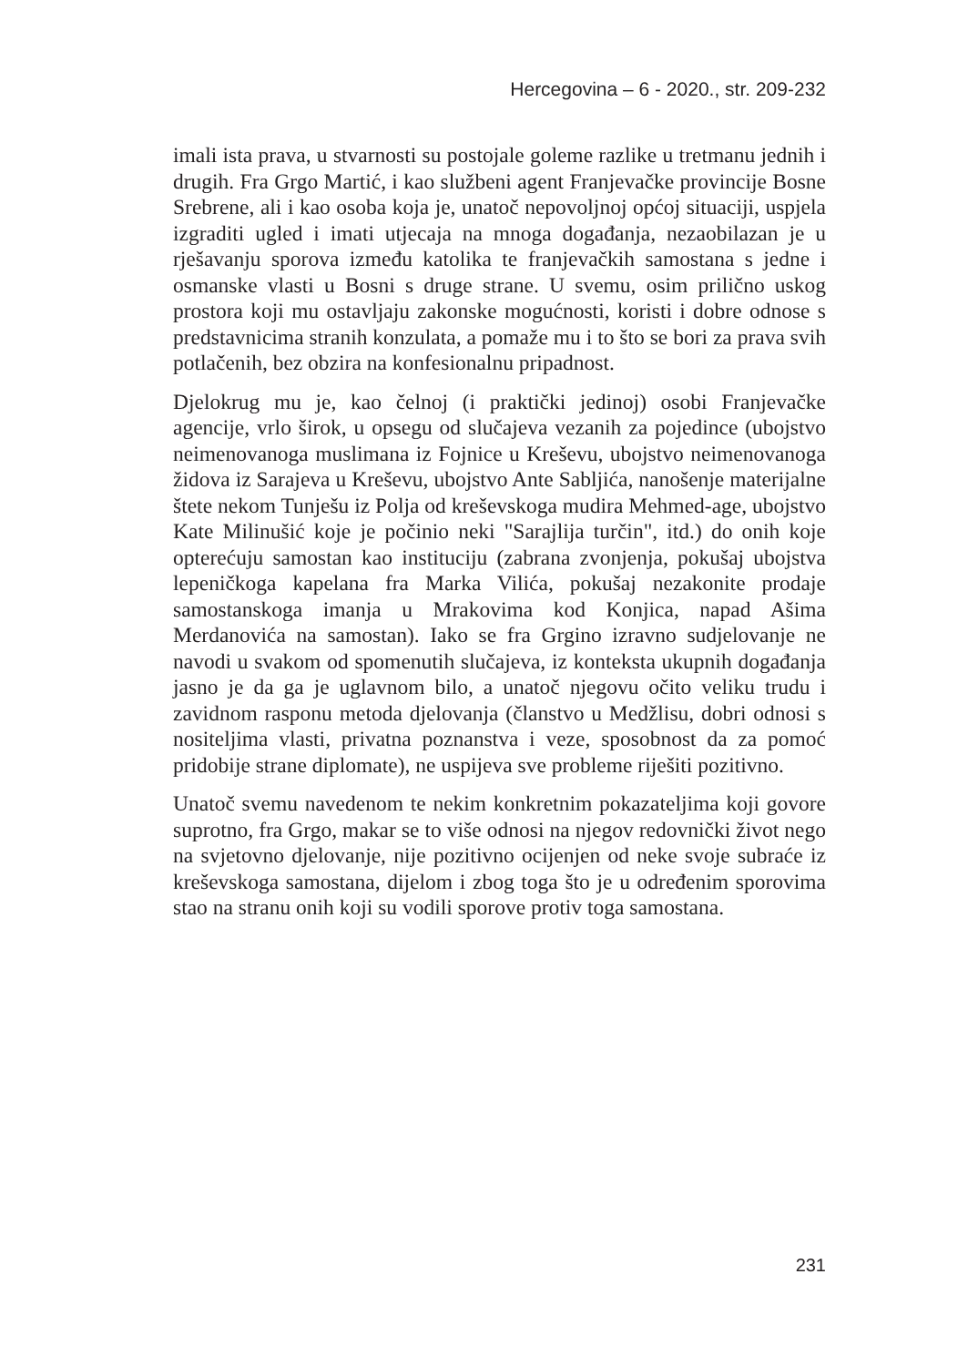Hercegovina – 6 - 2020., str. 209-232
imali ista prava, u stvarnosti su postojale goleme razlike u tretmanu jednih i drugih. Fra Grgo Martić, i kao službeni agent Franjevačke provincije Bosne Srebrene, ali i kao osoba koja je, unatoč nepovoljnoj općoj situaciji, uspjela izgraditi ugled i imati utjecaja na mnoga događanja, nezaobilazan je u rješavanju sporova između katolika te franjevačkih samostana s jedne i osmanske vlasti u Bosni s druge strane. U svemu, osim prilično uskog prostora koji mu ostavljaju zakonske mogućnosti, koristi i dobre odnose s predstavnicima stranih konzulata, a pomaže mu i to što se bori za prava svih potlačenih, bez obzira na konfesionalnu pripadnost.
Djelokrug mu je, kao čelnoj (i praktički jedinoj) osobi Franjevačke agencije, vrlo širok, u opsegu od slučajeva vezanih za pojedince (ubojstvo neimenovanoga muslimana iz Fojnice u Kreševu, ubojstvo neimenovanoga židova iz Sarajeva u Kreševu, ubojstvo Ante Sabljića, nanošenje materijalne štete nekom Tunješu iz Polja od kreševskoga mudira Mehmed-age, ubojstvo Kate Milinušić koje je počinio neki "Sarajlija turčin", itd.) do onih koje opterećuju samostan kao instituciju (zabrana zvonjenja, pokušaj ubojstva lepeničkoga kapelana fra Marka Vilića, pokušaj nezakonite prodaje samostanskoga imanja u Mrakovima kod Konjica, napad Ašima Merdanovića na samostan). Iako se fra Grgino izravno sudjelovanje ne navodi u svakom od spomenutih slučajeva, iz konteksta ukupnih događanja jasno je da ga je uglavnom bilo, a unatoč njegovu očito veliku trudu i zavidnom rasponu metoda djelovanja (članstvo u Medžlisu, dobri odnosi s nositeljima vlasti, privatna poznanstva i veze, sposobnost da za pomoć pridobije strane diplomate), ne uspijeva sve probleme riješiti pozitivno.
Unatoč svemu navedenom te nekim konkretnim pokazateljima koji govore suprotno, fra Grgo, makar se to više odnosi na njegov redovnički život nego na svjetovno djelovanje, nije pozitivno ocijenjen od neke svoje subraće iz kreševskoga samostana, dijelom i zbog toga što je u određenim sporovima stao na stranu onih koji su vodili sporove protiv toga samostana.
231